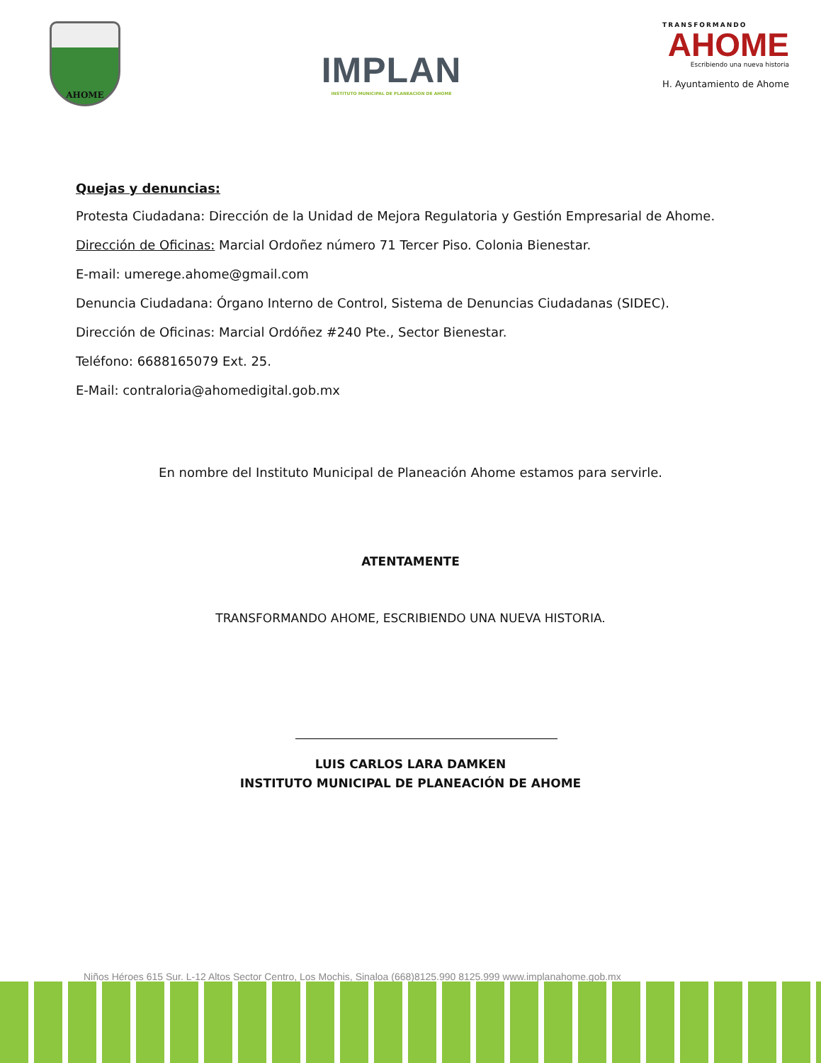AHOME
IMPLAN
INSTITUTO MUNICIPAL DE PLANEACION DE AHOME
TRANSFORMANDO
AHOME
Escribiendo una nueva historia
H. Ayuntamiento de Ahome
Quejas y denuncias:
Protesta Ciudadana: Dirección de la Unidad de Mejora Regulatoria y Gestión Empresarial de Ahome.
Dirección de Oficinas: Marcial Ordoñez número 71 Tercer Piso. Colonia Bienestar.
E-mail: umerege.ahome@gmail.com
Denuncia Ciudadana: Órgano Interno de Control, Sistema de Denuncias Ciudadanas (SIDEC).
Dirección de Oficinas: Marcial Ordóñez #240 Pte., Sector Bienestar.
Teléfono: 6688165079 Ext. 25.
E-Mail: contraloria@ahomedigital.gob.mx
En nombre del Instituto Municipal de Planeación Ahome estamos para servirle.
ATENTAMENTE
TRANSFORMANDO AHOME, ESCRIBIENDO UNA NUEVA HISTORIA.
LUIS CARLOS LARA DAMKEN
INSTITUTO MUNICIPAL DE PLANEACIÓN DE AHOME
Niños Héroes 615 Sur. L-12 Altos Sector Centro, Los Mochis, Sinaloa (668)8125.990 8125.999 www.implanahome.gob.mx